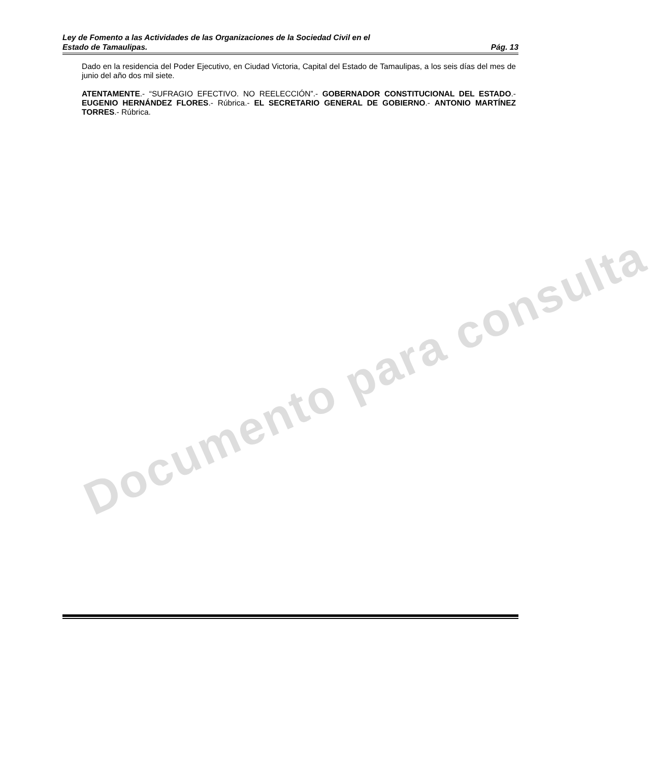Documento para consulta
Ley de Fomento a las Actividades de las Organizaciones de la Sociedad Civil en el
Estado de Tamaulipas. Pág. 13
Dado en la residencia del Poder Ejecutivo, en Ciudad Victoria, Capital del Estado de Tamaulipas, a los seis días del mes de junio del año dos mil siete.
ATENTAMENTE.- “SUFRAGIO EFECTIVO. NO REELECCIÓN”.- GOBERNADOR CONSTITUCIONAL DEL ESTADO.- EUGENIO HERNÁNDEZ FLORES.- Rúbrica.- EL SECRETARIO GENERAL DE GOBIERNO.- ANTONIO MARTÍNEZ TORRES.- Rúbrica.